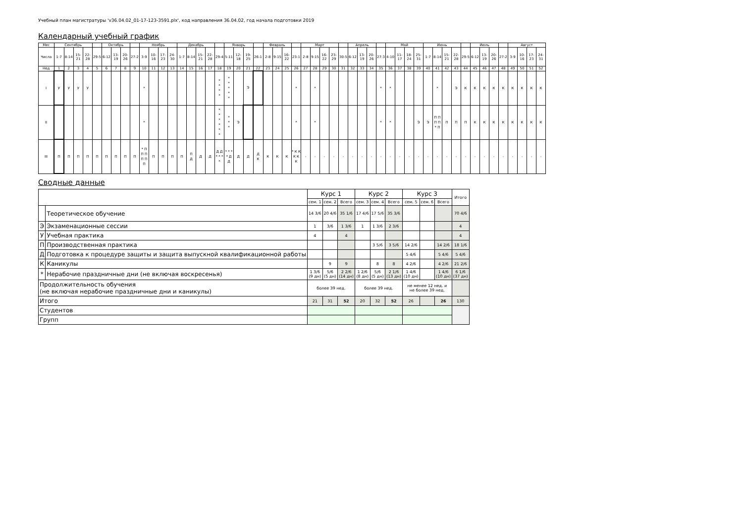Учебный план магистратуры 'v36.04.02_01-17-123-3591.plx', код направления 36.04.02, год начала подготовки 2019
Календарный учебный график
| Мес | Сентябрь | | | | | Октябрь | | | | Ноябрь | | | | Декабрь | | | | | Январь | | | | Февраль | | | | Март | | | | | Апрель | | | | Май | | | | Июнь | | | | | Июль | | | | Август | | | |
| --- | --- | --- | --- | --- | --- | --- | --- | --- | --- | --- | --- | --- | --- | --- | --- | --- | --- | --- | --- | --- | --- | --- | --- | --- | --- | --- | --- | --- | --- | --- | --- | --- | --- | --- | --- | --- | --- | --- | --- | --- | --- | --- | --- | --- | --- | --- | --- | --- | --- | --- | --- | --- |
| Числа | 1-7 | 8-14 | 15-21 | 22-28 | 29-5 | 6-12 | 13-19 | 20-26 | 27-2 | 3-9 | 10-16 | 17-23 | 24-30 | 1-7 | 8-14 | 15-21 | 22-28 | 29-4 | 5-11 | 12-18 | 19-25 | 26-1 | 2-8 | 9-15 | 16-22 | 23-1 | 2-8 | 9-15 | 16-22 | 23-29 | 30-5 | 6-12 | 13-19 | 20-26 | 27-3 | 4-10 | 11-17 | 18-24 | 25-31 | 1-7 | 8-14 | 15-21 | 22-28 | 29-5 | 6-12 | 13-19 | 20-26 | 27-2 | 3-9 | 10-16 | 17-23 | 24-31 |
| Нед | 1 | 2 | 3 | 4 | 5 | 6 | 7 | 8 | 9 | 10 | 11 | 12 | 13 | 14 | 15 | 16 | 17 | 18 | 19 | 20 | 21 | 22 | 23 | 24 | 25 | 26 | 27 | 28 | 29 | 30 | 31 | 32 | 33 | 34 | 35 | 36 | 37 | 38 | 39 | 40 | 41 | 42 | 43 | 44 | 45 | 46 | 47 | 48 | 49 | 50 | 51 | 52 |
| I | У | У | У | У | | | | | | * | | | | | | | | * * * * | * * * * * | | Э | | | | | * | | * | | | | | | | * | * | | | | | * | | Э | К | К | К | К | К | К | К | К | К |
| II | | | | | | | | | | * | | | | | | | | * * * * * * | * * * | Э | | | | | | * | | * | | | | | | | * | * | | | Э | Э | П П П П * П | П | П | П | К | К | К | К | К | К | К | К |
| III | П | П | П | П | П | П | П | П | П | * П П П П П П | П | П | П | П | П Д | Д | Д | Д Д * * * * | * * * * Д Д | Д | Д | Д К | К | К | К | * К К К К К | - | - | - | - | - | - | - | - | - | - | - | - | - | - | - | - | - | - | - | - | - | - | - | - | - | - |
Сводные данные
| | | Курс 1 | | | Курс 2 | | | Курс 3 | | | Итого |
| --- | --- | --- | --- | --- | --- | --- | --- | --- | --- | --- | --- |
| | | сем. 1 | сем. 2 | Всего | сем. 3 | сем. 4 | Всего | сем. 5 | сем. 6 | Всего | |
| | Теоретическое обучение | 14 3/6 | 20 4/6 | 35 1/6 | 17 4/6 | 17 5/6 | 35 3/6 | | | | 70 4/6 |
| Э | Экзаменационные сессии | 1 | 3/6 | 1 3/6 | 1 | 1 3/6 | 2 3/6 | | | | 4 |
| У | Учебная практика | 4 | | 4 | | | | | | | 4 |
| П | Производственная практика | | | | | 3 5/6 | 3 5/6 | 14 2/6 | | 14 2/6 | 18 1/6 |
| Д | Подготовка к процедуре защиты и защита выпускной квалификационной работы | | | | | | | 5 4/6 | | 5 4/6 | 5 4/6 |
| К | Каникулы | | 9 | 9 | | 8 | 8 | 4 2/6 | | 4 2/6 | 21 2/6 |
| * | Нерабочие праздничные дни (не включая воскресенья) | 1 3/6 (9 дн) | 5/6 (5 дн) | 2 2/6 (14 дн) | 1 2/6 (8 дн) | 5/6 (5 дн) | 2 1/6 (13 дн) | 1 4/6 (10 дн) | | 1 4/6 (10 дн) | 6 1/6 (37 дн) |
| Продолжительность обучения (не включая нерабочие праздничные дни и каникулы) | | более 39 нед. | | | более 39 нед. | | | не менее 12 нед. и не более 39 нед. | | | |
| Итого | | 21 | 31 | 52 | 20 | 32 | 52 | 26 | | 26 | 130 |
| Студентов | | | | | | | | | | | |
| Групп | | | | | | | | | | | |